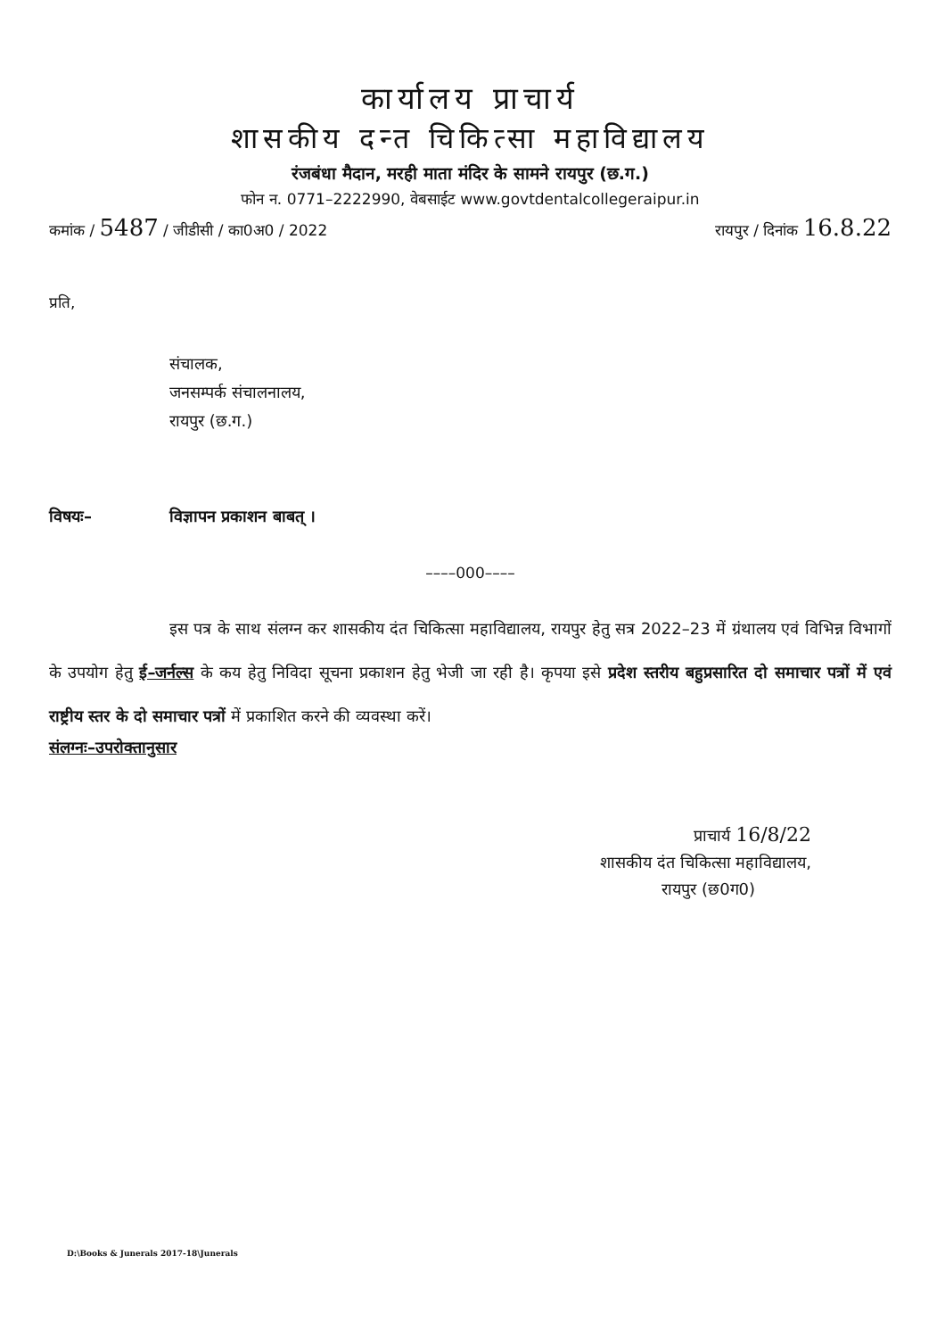कार्यालय प्राचार्य
शासकीय दन्त चिकित्सा महाविद्यालय
रंजबंधा मैदान, मरही माता मंदिर के सामने रायपुर (छ.ग.)
फोन न. 0771–2222990, वेबसाईट www.govtdentalcollegeraipur.in
कमांक / 5487 / जीडीसी / का0अ0 / 2022 रायपुर / दिनांक 16.8.22
प्रति,
संचालक,
जनसम्पर्क संचालनालय,
रायपुर (छ.ग.)
विषयः– विज्ञापन प्रकाशन बाबत् ।
––––000––––
इस पत्र के साथ संलग्न कर शासकीय दंत चिकित्सा महाविद्यालय, रायपुर हेतु सत्र 2022–23 में ग्रंथालय एवं विभिन्न विभागों के उपयोग हेतु ई–जर्नल्स के कय हेतु निविदा सूचना प्रकाशन हेतु भेजी जा रही है। कृपया इसे प्रदेश स्तरीय बहुप्रसारित दो समाचार पत्रों में एवं राष्ट्रीय स्तर के दो समाचार पत्रों में प्रकाशित करने की व्यवस्था करें।
संलग्नः–उपरोक्तानुसार
प्राचार्य 16/8/22
शासकीय दंत चिकित्सा महाविद्यालय,
रायपुर (छ0ग0)
D:\Books & Junerals 2017-18\Junerals